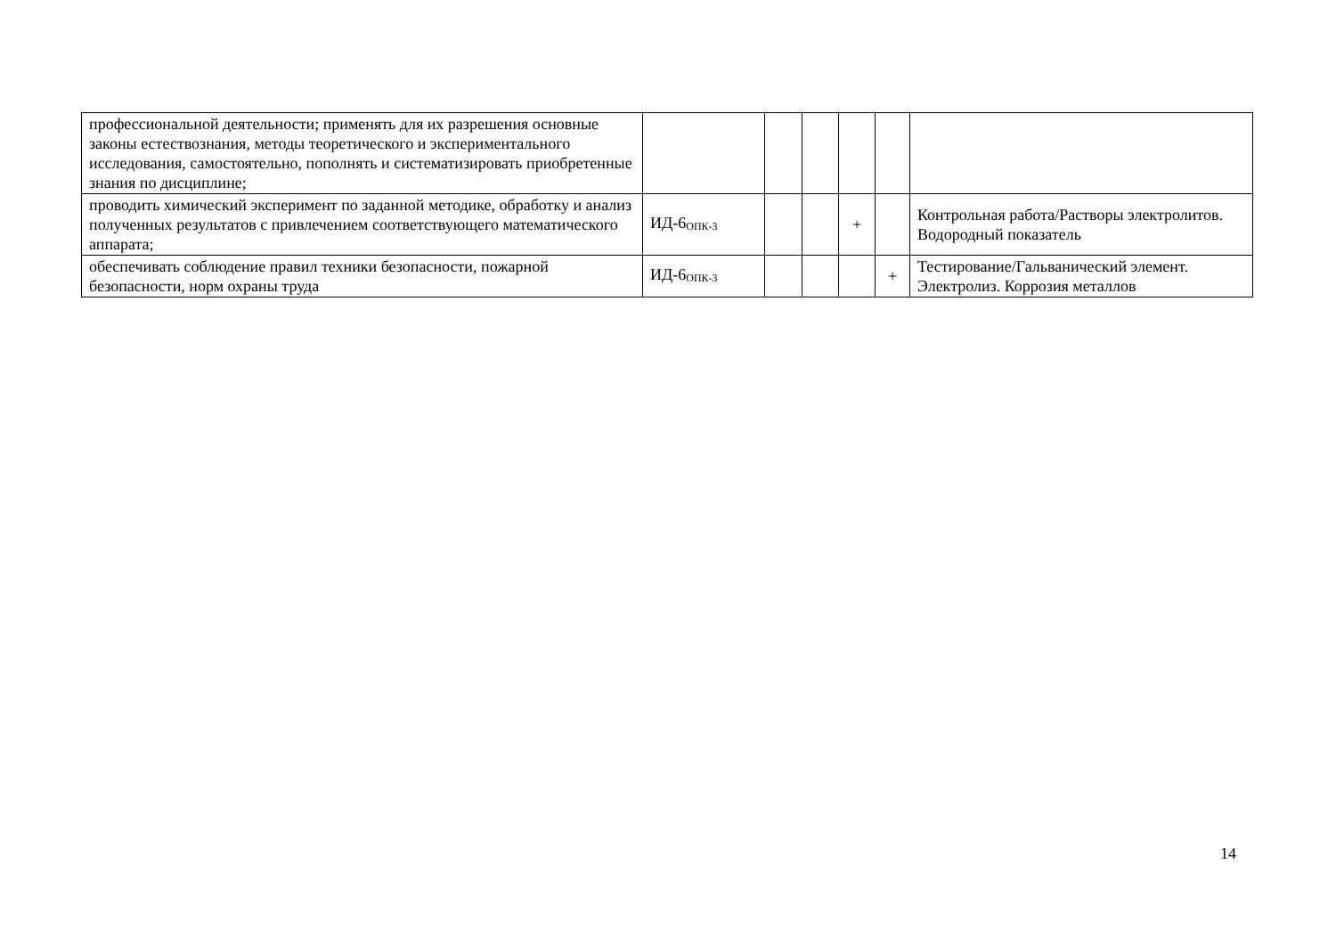| профессиональной деятельности; применять для их разрешения основные законы естествознания, методы теоретического и экспериментального исследования, самостоятельно, пополнять и систематизировать приобретенные знания по дисциплине; | | | | | | |
| проводить химический эксперимент по заданной методике, обработку и анализ полученных результатов с привлечением соответствующего математического аппарата; | ИД-6<sub>ОПК-3</sub> | | | + | | Контрольная работа/Растворы электролитов. Водородный показатель |
| обеспечивать соблюдение правил техники безопасности, пожарной безопасности, норм охраны труда | ИД-6<sub>ОПК-3</sub> | | | | + | Тестирование/Гальванический элемент. Электролиз. Коррозия металлов |
14